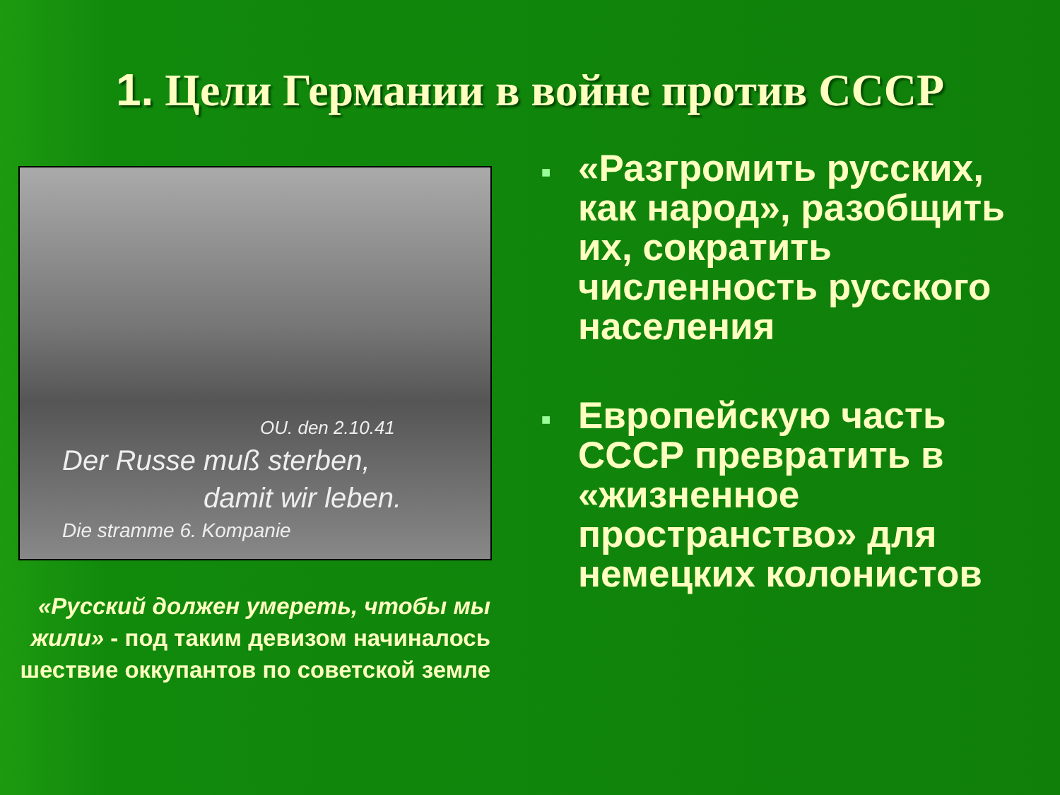1. Цели Германии в войне против СССР
OU. den 2.10.41
Der Russe muß sterben,
damit wir leben.
Die stramme 6. Kompanie
«Русский должен умереть, чтобы мы жили» - под таким девизом начиналось шествие оккупантов по советской земле
■ «Разгромить русских, как народ», разобщить их, сократить численность русского населения
■ Европейскую часть СССР превратить в «жизненное пространство» для немецких колонистов